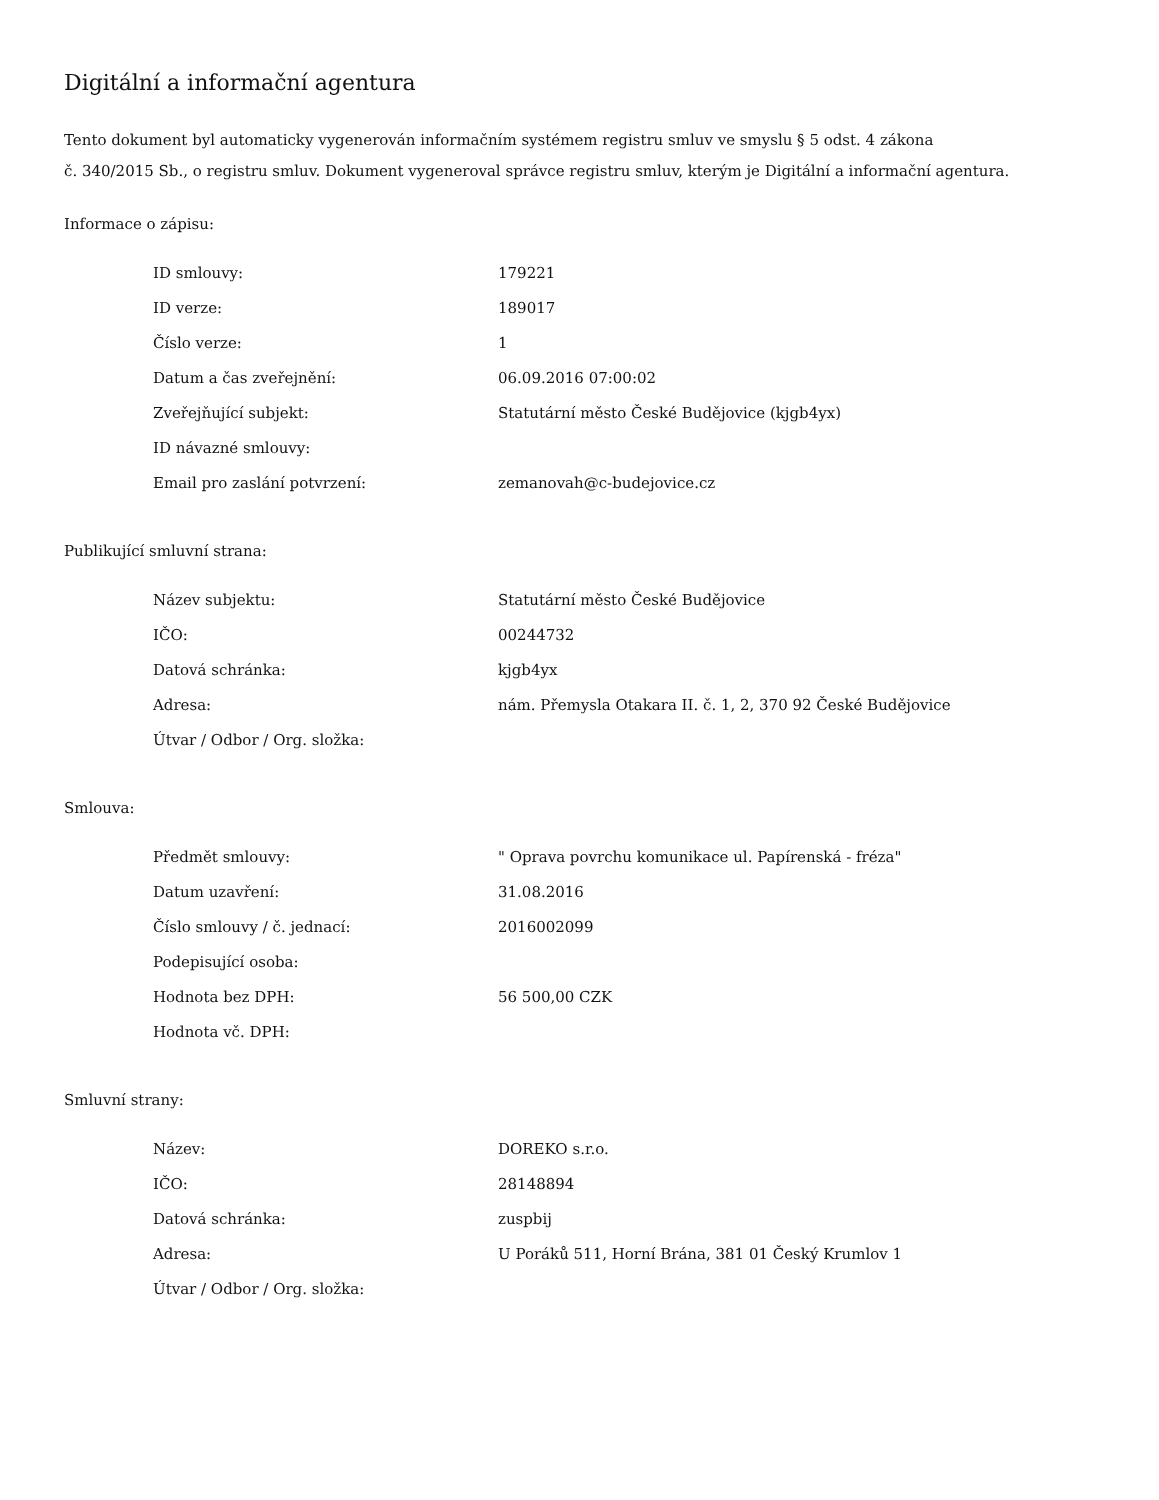Digitální a informační agentura
Tento dokument byl automaticky vygenerován informačním systémem registru smluv ve smyslu § 5 odst. 4 zákona
č. 340/2015 Sb., o registru smluv. Dokument vygeneroval správce registru smluv, kterým je Digitální a informační agentura.
Informace o zápisu:
| ID smlouvy: | 179221 |
| ID verze: | 189017 |
| Číslo verze: | 1 |
| Datum a čas zveřejnění: | 06.09.2016 07:00:02 |
| Zveřejňující subjekt: | Statutární město České Budějovice (kjgb4yx) |
| ID návazné smlouvy: | |
| Email pro zaslání potvrzení: | zemanovah@c-budejovice.cz |
Publikující smluvní strana:
| Název subjektu: | Statutární město České Budějovice |
| IČO: | 00244732 |
| Datová schránka: | kjgb4yx |
| Adresa: | nám. Přemysla Otakara II. č. 1, 2, 370 92 České Budějovice |
| Útvar / Odbor / Org. složka: | |
Smlouva:
| Předmět smlouvy: | " Oprava povrchu komunikace ul. Papírenská - fréza" |
| Datum uzavření: | 31.08.2016 |
| Číslo smlouvy / č. jednací: | 2016002099 |
| Podepisující osoba: | |
| Hodnota bez DPH: | 56 500,00 CZK |
| Hodnota vč. DPH: | |
Smluvní strany:
| Název: | DOREKO s.r.o. |
| IČO: | 28148894 |
| Datová schránka: | zuspbij |
| Adresa: | U Poráků 511, Horní Brána, 381 01 Český Krumlov 1 |
| Útvar / Odbor / Org. složka: | |